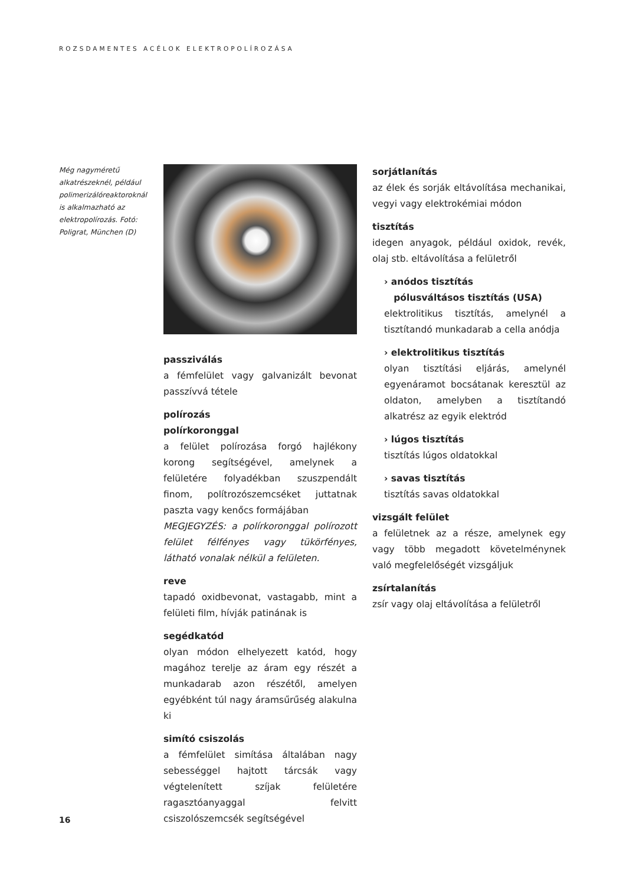ROZSDAMENTES ACÉLOK ELEKTROPOLÍROZÁSA
Még nagyméretű alkatrészeknél, például polimerizálóreaktoroknál is alkalmazható az elektropolírozás. Fotó: Poligrat, München (D)
passziválás
a fémfelület vagy galvanizált bevonat passzívvá tétele
polírozás
polírkoronggal
a felület polírozása forgó hajlékony korong segítségével, amelynek a felületére folyadékban szuszpendált finom, polítrozószemcséket juttatnak paszta vagy kenőcs formájában
MEGJEGYZÉS: a polírkoronggal polírozott felület félfényes vagy tükörfényes, látható vonalak nélkül a felületen.
reve
tapadó oxidbevonat, vastagabb, mint a felületi film, hívják patinának is
segédkatód
olyan módon elhelyezett katód, hogy magához terelje az áram egy részét a munkadarab azon részétől, amelyen egyébként túl nagy áramsűrűség alakulna ki
simító csiszolás
a fémfelület simítása általában nagy sebességgel hajtott tárcsák vagy végtelenített szíjak felületére ragasztóanyaggal felvitt csiszolószemcsék segítségével
sorjátlanítás
az élek és sorják eltávolítása mechanikai, vegyi vagy elektrokémiai módon
tisztítás
idegen anyagok, például oxidok, revék, olaj stb. eltávolítása a felületről
› anódos tisztítás
pólusváltásos tisztítás (USA)
elektrolitikus tisztítás, amelynél a tisztítandó munkadarab a cella anódja
› elektrolitikus tisztítás
olyan tisztítási eljárás, amelynél egyenáramot bocsátanak keresztül az oldaton, amelyben a tisztítandó alkatrész az egyik elektród
› lúgos tisztítás
tisztítás lúgos oldatokkal
› savas tisztítás
tisztítás savas oldatokkal
vizsgált felület
a felületnek az a része, amelynek egy vagy több megadott követelménynek való megfelelőségét vizsgáljuk
zsírtalanítás
zsír vagy olaj eltávolítása a felületről
16